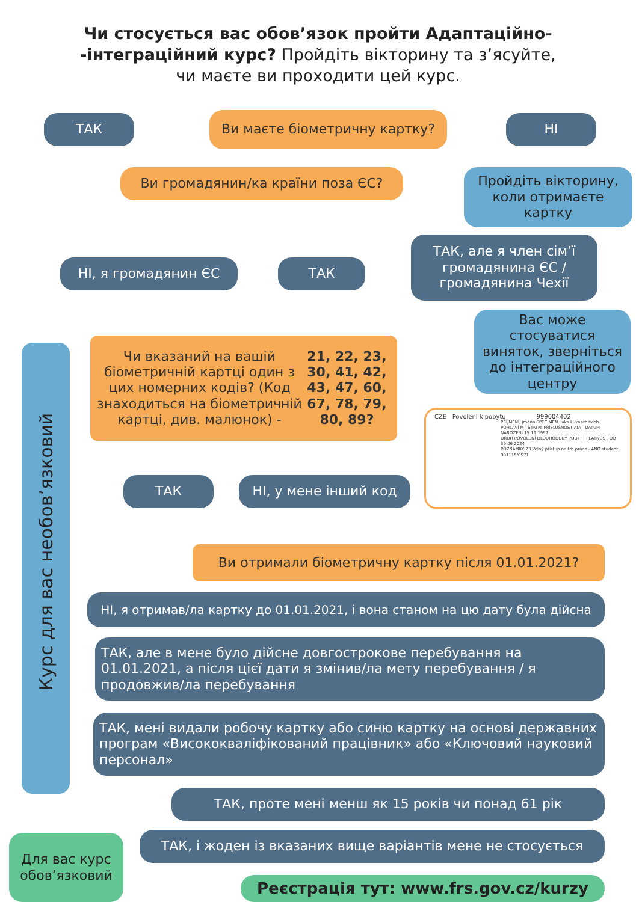Чи стосується вас обов’язок пройти Адаптаційно-
-інтеграційний курс? Пройдіть вікторину та з’ясуйте,
чи маєте ви проходити цей курс.
ТАК Ви маєте біометричну картку? НІ
Ви громадянин/ка країни поза ЄС?
Пройдіть вікторину, коли отримаєте картку
НІ, я громадянин ЄС ТАК
ТАК, але я член сім’ї громадянина ЄС / громадянина Чехії
Вас може стосуватися виняток, зверніться до інтеграційного центру
Курс для вас необов’язковий
Чи вказаний на вашій біометричній картці один з цих номерних кодів? (Код знаходиться на біометричній картці, див. малюнок) - 21, 22, 23, 30, 41, 42, 43, 47, 60, 67, 78, 79, 80, 89?
CZE Povolení k pobytu 999004402
PŘÍJMENÍ, jména SPECIMEN Luka Lukaschevich
POHLAVÍ M STÁTNÍ PŘÍSLUŠNOST AIA DATUM NAROZENÍ 15 11 1997
DRUH POVOLENÍ DLOUHODOBÝ POBYT PLATNOST DO 30 06 2024
POZNÁMKY 23 Volný přístup na trh práce - ANO student 981115/0571
ТАК НІ, у мене інший код
Ви отримали біометричну картку після 01.01.2021?
НІ, я отримав/ла картку до 01.01.2021, і вона станом на цю дату була дійсна
ТАК, але в мене було дійсне довгострокове перебування на 01.01.2021, а після цієї дати я змінив/ла мету перебування / я продовжив/ла перебування
ТАК, мені видали робочу картку або синю картку на основі державних програм «Висококваліфікований працівник» або «Ключовий науковий персонал»
ТАК, проте мені менш як 15 років чи понад 61 рік
ТАК, і жоден із вказаних вище варіантів мене не стосується
Для вас курс обов’язковий
Реєстрація тут: www.frs.gov.cz/kurzy